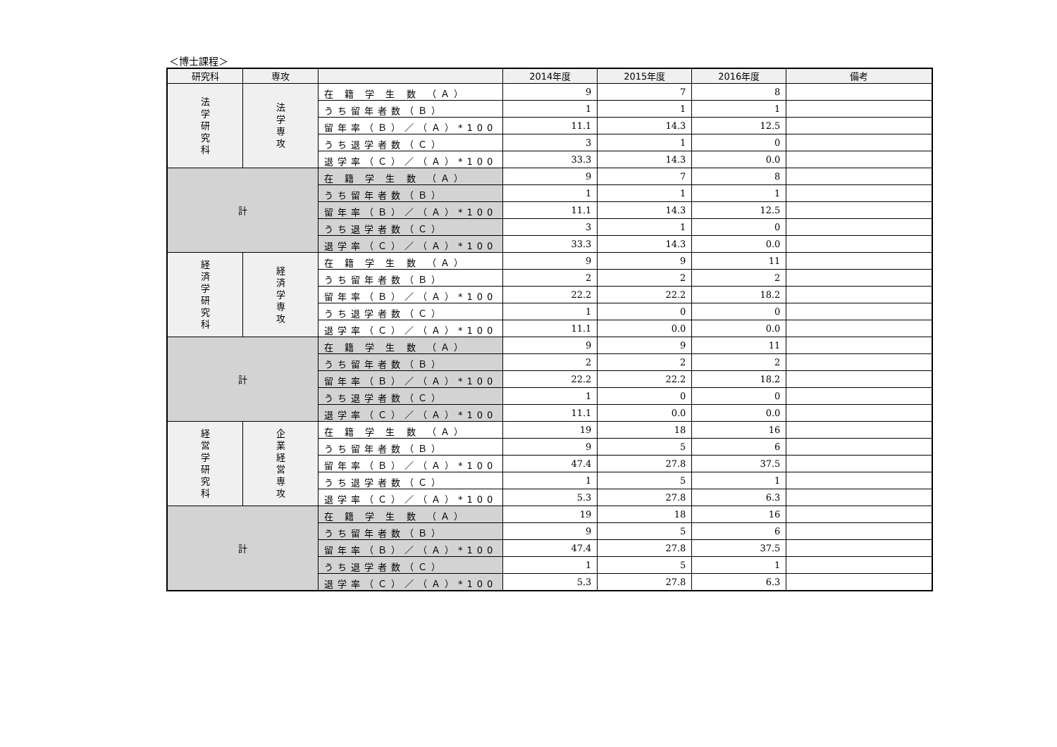＜博士課程＞
| 研究科 | 専攻 | | 2014年度 | 2015年度 | 2016年度 | 備考 |
| --- | --- | --- | --- | --- | --- | --- |
| 法 学 研 究 科 | 法 学 専 攻 | 在 籍 学 生 数 （Ａ） | 9 | 7 | 8 | |
| | | うち留年者数（Ｂ） | 1 | 1 | 1 | |
| | | 留年率（Ｂ）／（Ａ）*100 | 11.1 | 14.3 | 12.5 | |
| | | うち退学者数（Ｃ） | 3 | 1 | 0 | |
| | | 退学率（Ｃ）／（Ａ）*100 | 33.3 | 14.3 | 0.0 | |
| 計 | | 在 籍 学 生 数 （Ａ） | 9 | 7 | 8 | |
| | | うち留年者数（Ｂ） | 1 | 1 | 1 | |
| | | 留年率（Ｂ）／（Ａ）*100 | 11.1 | 14.3 | 12.5 | |
| | | うち退学者数（Ｃ） | 3 | 1 | 0 | |
| | | 退学率（Ｃ）／（Ａ）*100 | 33.3 | 14.3 | 0.0 | |
| 経 済 学 研 究 科 | 経 済 学 専 攻 | 在 籍 学 生 数 （Ａ） | 9 | 9 | 11 | |
| | | うち留年者数（Ｂ） | 2 | 2 | 2 | |
| | | 留年率（Ｂ）／（Ａ）*100 | 22.2 | 22.2 | 18.2 | |
| | | うち退学者数（Ｃ） | 1 | 0 | 0 | |
| | | 退学率（Ｃ）／（Ａ）*100 | 11.1 | 0.0 | 0.0 | |
| 計 | | 在 籍 学 生 数 （Ａ） | 9 | 9 | 11 | |
| | | うち留年者数（Ｂ） | 2 | 2 | 2 | |
| | | 留年率（Ｂ）／（Ａ）*100 | 22.2 | 22.2 | 18.2 | |
| | | うち退学者数（Ｃ） | 1 | 0 | 0 | |
| | | 退学率（Ｃ）／（Ａ）*100 | 11.1 | 0.0 | 0.0 | |
| 経 営 学 研 究 科 | 企 業 経 営 専 攻 | 在 籍 学 生 数 （Ａ） | 19 | 18 | 16 | |
| | | うち留年者数（Ｂ） | 9 | 5 | 6 | |
| | | 留年率（Ｂ）／（Ａ）*100 | 47.4 | 27.8 | 37.5 | |
| | | うち退学者数（Ｃ） | 1 | 5 | 1 | |
| | | 退学率（Ｃ）／（Ａ）*100 | 5.3 | 27.8 | 6.3 | |
| 計 | | 在 籍 学 生 数 （Ａ） | 19 | 18 | 16 | |
| | | うち留年者数（Ｂ） | 9 | 5 | 6 | |
| | | 留年率（Ｂ）／（Ａ）*100 | 47.4 | 27.8 | 37.5 | |
| | | うち退学者数（Ｃ） | 1 | 5 | 1 | |
| | | 退学率（Ｃ）／（Ａ）*100 | 5.3 | 27.8 | 6.3 | |